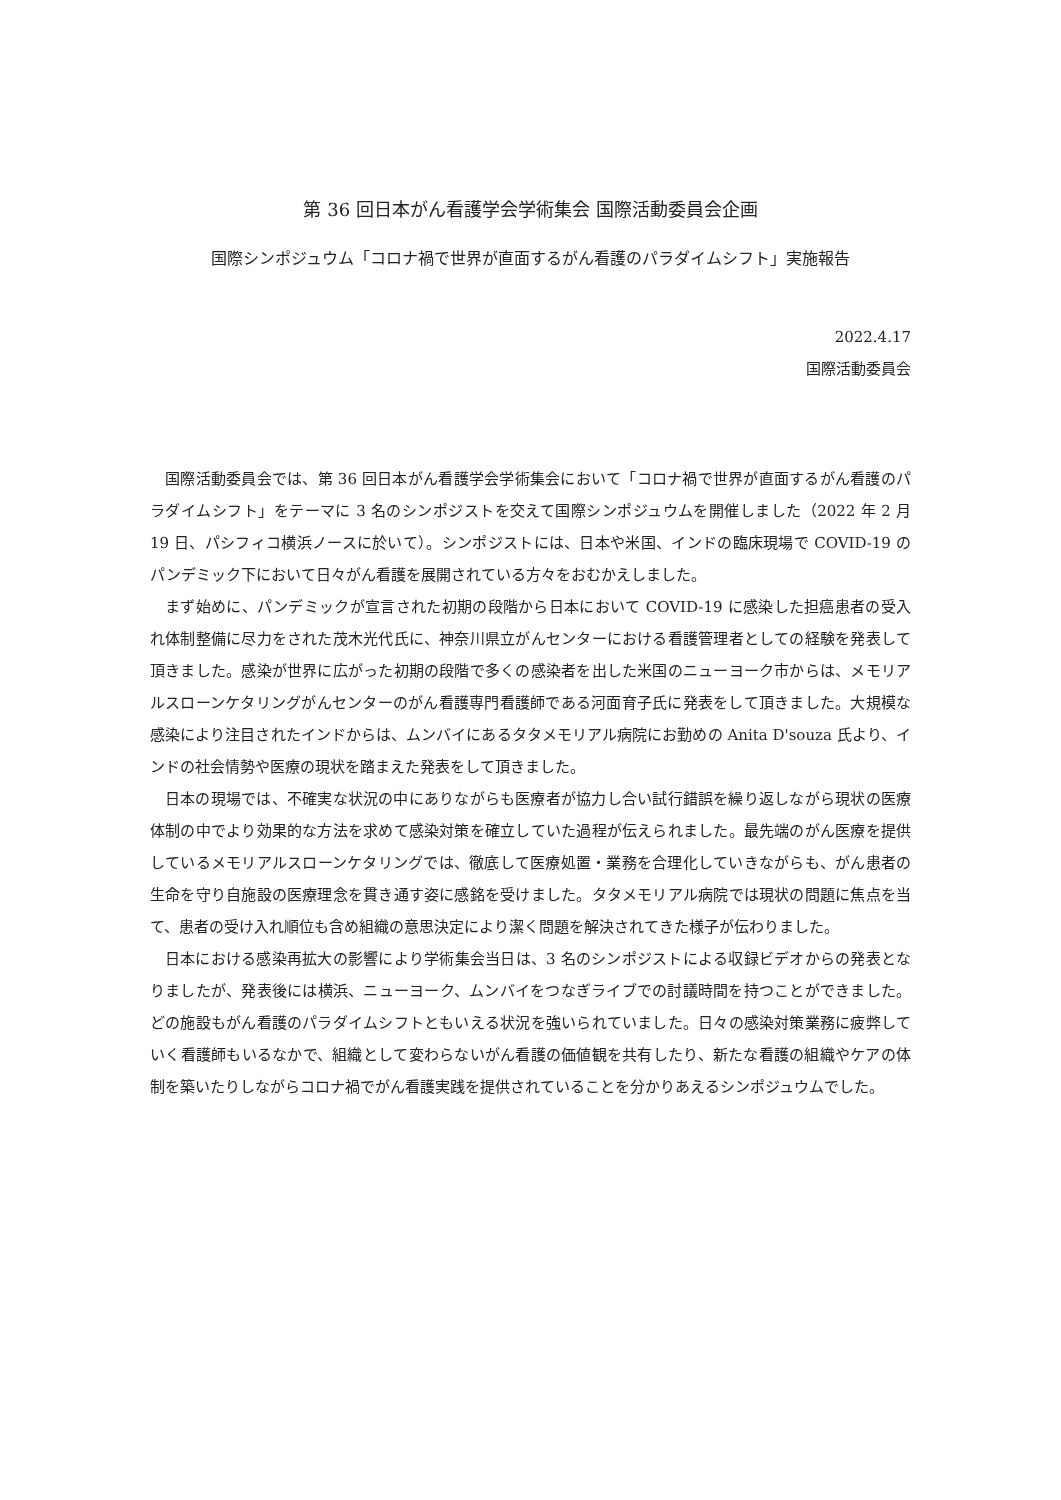第 36 回日本がん看護学会学術集会 国際活動委員会企画
国際シンポジュウム「コロナ禍で世界が直面するがん看護のパラダイムシフト」実施報告
2022.4.17
国際活動委員会
国際活動委員会では、第 36 回日本がん看護学会学術集会において「コロナ禍で世界が直面するがん看護のパラダイムシフト」をテーマに 3 名のシンポジストを交えて国際シンポジュウムを開催しました（2022 年 2 月 19 日、パシフィコ横浜ノースに於いて）。シンポジストには、日本や米国、インドの臨床現場で COVID-19 のパンデミック下において日々がん看護を展開されている方々をおむかえしました。
まず始めに、パンデミックが宣言された初期の段階から日本において COVID-19 に感染した担癌患者の受入れ体制整備に尽力をされた茂木光代氏に、神奈川県立がんセンターにおける看護管理者としての経験を発表して頂きました。感染が世界に広がった初期の段階で多くの感染者を出した米国のニューヨーク市からは、メモリアルスローンケタリングがんセンターのがん看護専門看護師である河面育子氏に発表をして頂きました。大規模な感染により注目されたインドからは、ムンバイにあるタタメモリアル病院にお勤めの Anita D'souza 氏より、インドの社会情勢や医療の現状を踏まえた発表をして頂きました。
日本の現場では、不確実な状況の中にありながらも医療者が協力し合い試行錯誤を繰り返しながら現状の医療体制の中でより効果的な方法を求めて感染対策を確立していた過程が伝えられました。最先端のがん医療を提供しているメモリアルスローンケタリングでは、徹底して医療処置・業務を合理化していきながらも、がん患者の生命を守り自施設の医療理念を貫き通す姿に感銘を受けました。タタメモリアル病院では現状の問題に焦点を当て、患者の受け入れ順位も含め組織の意思決定により潔く問題を解決されてきた様子が伝わりました。
日本における感染再拡大の影響により学術集会当日は、3 名のシンポジストによる収録ビデオからの発表となりましたが、発表後には横浜、ニューヨーク、ムンバイをつなぎライブでの討議時間を持つことができました。どの施設もがん看護のパラダイムシフトともいえる状況を強いられていました。日々の感染対策業務に疲弊していく看護師もいるなかで、組織として変わらないがん看護の価値観を共有したり、新たな看護の組織やケアの体制を築いたりしながらコロナ禍でがん看護実践を提供されていることを分かりあえるシンポジュウムでした。